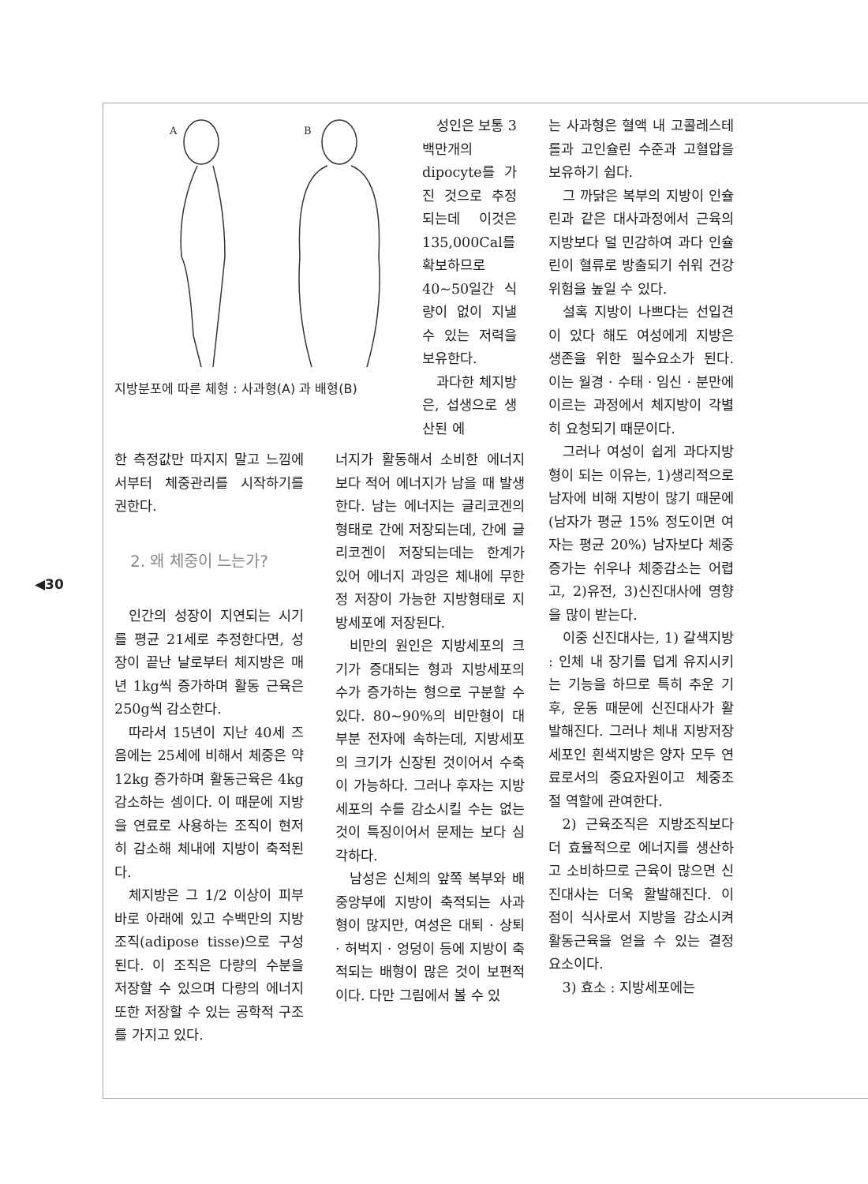◀30
A
B
지방분포에 따른 체형 : 사과형(A) 과 배형(B)
성인은 보통 3백만개의 dipocyte를 가진 것으로 추정되는데 이것은 135,000Cal를 확보하므로 40~50일간 식량이 없이 지낼 수 있는 저력을 보유한다.
과다한 체지방은, 섭생으로 생산된 에
한 측정값만 따지지 말고 느낌에서부터 체중관리를 시작하기를 권한다.
2. 왜 체중이 느는가?
인간의 성장이 지연되는 시기를 평균 21세로 추정한다면, 성장이 끝난 날로부터 체지방은 매년 1kg씩 증가하며 활동 근육은 250g씩 감소한다.
따라서 15년이 지난 40세 즈음에는 25세에 비해서 체중은 약 12kg 증가하며 활동근육은 4kg 감소하는 셈이다. 이 때문에 지방을 연료로 사용하는 조직이 현저히 감소해 체내에 지방이 축적된다.
체지방은 그 1/2 이상이 피부 바로 아래에 있고 수백만의 지방조직(adipose tisse)으로 구성된다. 이 조직은 다량의 수분을 저장할 수 있으며 다량의 에너지 또한 저장할 수 있는 공학적 구조를 가지고 있다.
너지가 활동해서 소비한 에너지보다 적어 에너지가 남을 때 발생한다. 남는 에너지는 글리코겐의 형태로 간에 저장되는데, 간에 글리코겐이 저장되는데는 한계가 있어 에너지 과잉은 체내에 무한정 저장이 가능한 지방형태로 지방세포에 저장된다.
비만의 원인은 지방세포의 크기가 증대되는 형과 지방세포의 수가 증가하는 형으로 구분할 수 있다. 80~90%의 비만형이 대부분 전자에 속하는데, 지방세포의 크기가 신장된 것이어서 수축이 가능하다. 그러나 후자는 지방세포의 수를 감소시킬 수는 없는 것이 특징이어서 문제는 보다 심각하다.
남성은 신체의 앞쪽 복부와 배 중앙부에 지방이 축적되는 사과형이 많지만, 여성은 대퇴 · 상퇴 · 허벅지 · 엉덩이 등에 지방이 축적되는 배형이 많은 것이 보편적이다. 다만 그림에서 볼 수 있
는 사과형은 혈액 내 고콜레스테롤과 고인슐린 수준과 고혈압을 보유하기 쉽다.
그 까닭은 복부의 지방이 인슐린과 같은 대사과정에서 근육의 지방보다 덜 민감하여 과다 인슐린이 혈류로 방출되기 쉬워 건강위험을 높일 수 있다.
설혹 지방이 나쁘다는 선입견이 있다 해도 여성에게 지방은 생존을 위한 필수요소가 된다. 이는 월경 · 수태 · 임신 · 분만에 이르는 과정에서 체지방이 각별히 요청되기 때문이다.
그러나 여성이 쉽게 과다지방형이 되는 이유는, 1)생리적으로 남자에 비해 지방이 많기 때문에(남자가 평균 15% 정도이면 여자는 평균 20%) 남자보다 체중증가는 쉬우나 체중감소는 어렵고, 2)유전, 3)신진대사에 영향을 많이 받는다.
이중 신진대사는, 1) 갈색지방 : 인체 내 장기를 덥게 유지시키는 기능을 하므로 특히 추운 기후, 운동 때문에 신진대사가 활발해진다. 그러나 체내 지방저장 세포인 흰색지방은 양자 모두 연료로서의 중요자원이고 체중조절 역할에 관여한다.
2) 근육조직은 지방조직보다 더 효율적으로 에너지를 생산하고 소비하므로 근육이 많으면 신진대사는 더욱 활발해진다. 이 점이 식사로서 지방을 감소시켜 활동근육을 얻을 수 있는 결정 요소이다.
3) 효소 : 지방세포에는